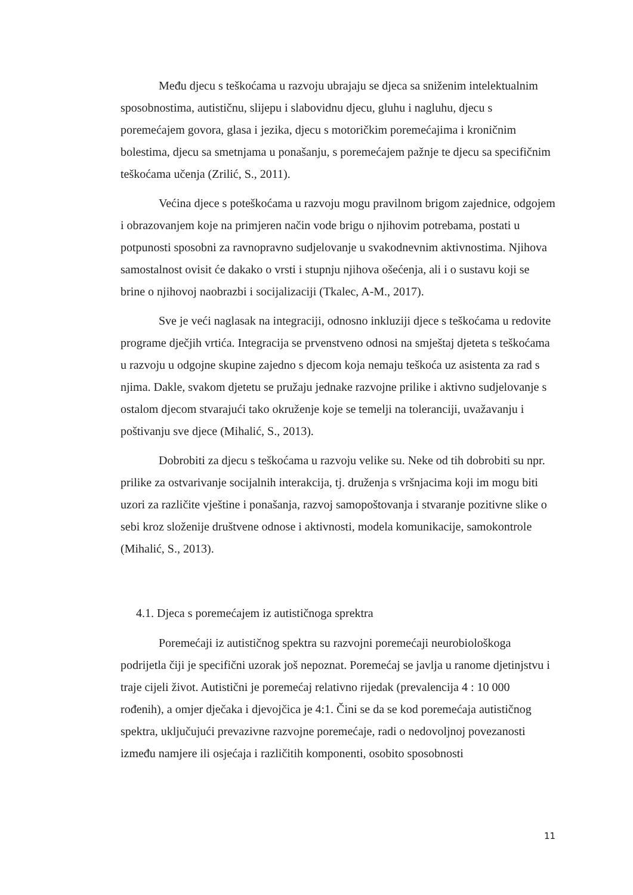Među djecu s teškoćama u razvoju ubrajaju se djeca sa sniženim intelektualnim sposobnostima, autističnu, slijepu i slabovidnu djecu, gluhu i nagluhu, djecu s poremećajem govora, glasa i jezika, djecu s motoričkim poremećajima i kroničnim bolestima, djecu sa smetnjama u ponašanju, s poremećajem pažnje te djecu sa specifičnim teškoćama učenja (Zrilić, S., 2011).
Većina djece s poteškoćama u razvoju mogu pravilnom brigom zajednice, odgojem i obrazovanjem koje na primjeren način vode brigu o njihovim potrebama, postati u potpunosti sposobni za ravnopravno sudjelovanje u svakodnevnim aktivnostima. Njihova samostalnost ovisit će dakako o vrsti i stupnju njihova ošećenja, ali i o sustavu koji se brine o njihovoj naobrazbi i socijalizaciji (Tkalec, A-M., 2017).
Sve je veći naglasak na integraciji, odnosno inkluziji djece s teškoćama u redovite programe dječjih vrtića. Integracija se prvenstveno odnosi na smještaj djeteta s teškoćama u razvoju u odgojne skupine zajedno s djecom koja nemaju teškoća uz asistenta za rad s njima. Dakle, svakom djetetu se pružaju jednake razvojne prilike i aktivno sudjelovanje s ostalom djecom stvarajući tako okruženje koje se temelji na toleranciji, uvažavanju i poštivanju sve djece (Mihalić, S., 2013).
Dobrobiti za djecu s teškoćama u razvoju velike su. Neke od tih dobrobiti su npr. prilike za ostvarivanje socijalnih interakcija, tj. druženja s vršnjacima koji im mogu biti uzori za različite vještine i ponašanja, razvoj samopoštovanja i stvaranje pozitivne slike o sebi kroz složenije društvene odnose i aktivnosti, modela komunikacije, samokontrole (Mihalić, S., 2013).
4.1. Djeca s poremećajem iz autističnoga sprektra
Poremećaji iz autističnog spektra su razvojni poremećaji neurobiološkoga podrijetla čiji je specifični uzorak još nepoznat. Poremećaj se javlja u ranome djetinjstvu i traje cijeli život. Autistični je poremećaj relativno rijedak (prevalencija 4 : 10 000 rođenih), a omjer dječaka i djevojčica je 4:1. Čini se da se kod poremećaja autističnog spektra, uključujući prevazivne razvojne poremećaje, radi o nedovoljnoj povezanosti između namjere ili osjećaja i različitih komponenti, osobito sposobnosti
11